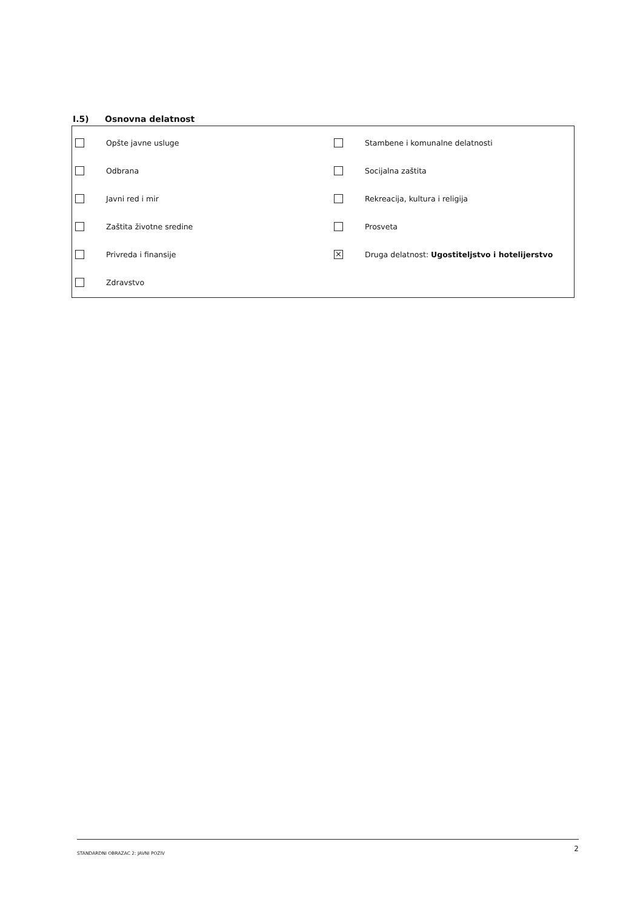I.5) Osnovna delatnost
Opšte javne usluge
Odbrana
Javni red i mir
Zaštita životne sredine
Privreda i finansije
Zdravstvo
Stambene i komunalne delatnosti
Socijalna zaštita
Rekreacija, kultura i religija
Prosveta
×
Druga delatnost: Ugostiteljstvo i hotelijerstvo
STANDARDNI OBRAZAC 2: JAVNI POZIV 2